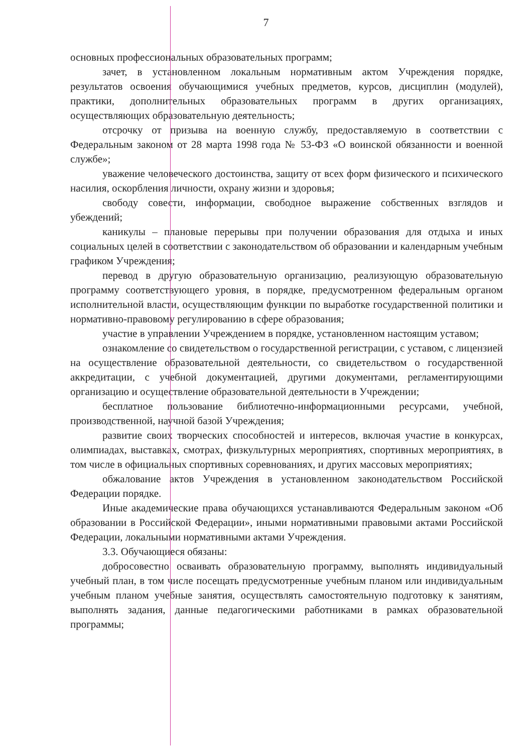7
основных профессиональных образовательных программ;
зачет, в установленном локальным нормативным актом Учреждения порядке, результатов освоения обучающимися учебных предметов, курсов, дисциплин (модулей), практики, дополнительных образовательных программ в других организациях, осуществляющих образовательную деятельность;
отсрочку от призыва на военную службу, предоставляемую в соответствии с Федеральным законом от 28 марта 1998 года № 53-ФЗ «О воинской обязанности и военной службе»;
уважение человеческого достоинства, защиту от всех форм физического и психического насилия, оскорбления личности, охрану жизни и здоровья;
свободу совести, информации, свободное выражение собственных взглядов и убеждений;
каникулы – плановые перерывы при получении образования для отдыха и иных социальных целей в соответствии с законодательством об образовании и календарным учебным графиком Учреждения;
перевод в другую образовательную организацию, реализующую образовательную программу соответствующего уровня, в порядке, предусмотренном федеральным органом исполнительной власти, осуществляющим функции по выработке государственной политики и нормативно-правовому регулированию в сфере образования;
участие в управлении Учреждением в порядке, установленном настоящим уставом;
ознакомление со свидетельством о государственной регистрации, с уставом, с лицензией на осуществление образовательной деятельности, со свидетельством о государственной аккредитации, с учебной документацией, другими документами, регламентирующими организацию и осуществление образовательной деятельности в Учреждении;
бесплатное пользование библиотечно-информационными ресурсами, учебной, производственной, научной базой Учреждения;
развитие своих творческих способностей и интересов, включая участие в конкурсах, олимпиадах, выставках, смотрах, физкультурных мероприятиях, спортивных мероприятиях, в том числе в официальных спортивных соревнованиях, и других массовых мероприятиях;
обжалование актов Учреждения в установленном законодательством Российской Федерации порядке.
Иные академические права обучающихся устанавливаются Федеральным законом «Об образовании в Российской Федерации», иными нормативными правовыми актами Российской Федерации, локальными нормативными актами Учреждения.
3.3. Обучающиеся обязаны:
добросовестно осваивать образовательную программу, выполнять индивидуальный учебный план, в том числе посещать предусмотренные учебным планом или индивидуальным учебным планом учебные занятия, осуществлять самостоятельную подготовку к занятиям, выполнять задания, данные педагогическими работниками в рамках образовательной программы;